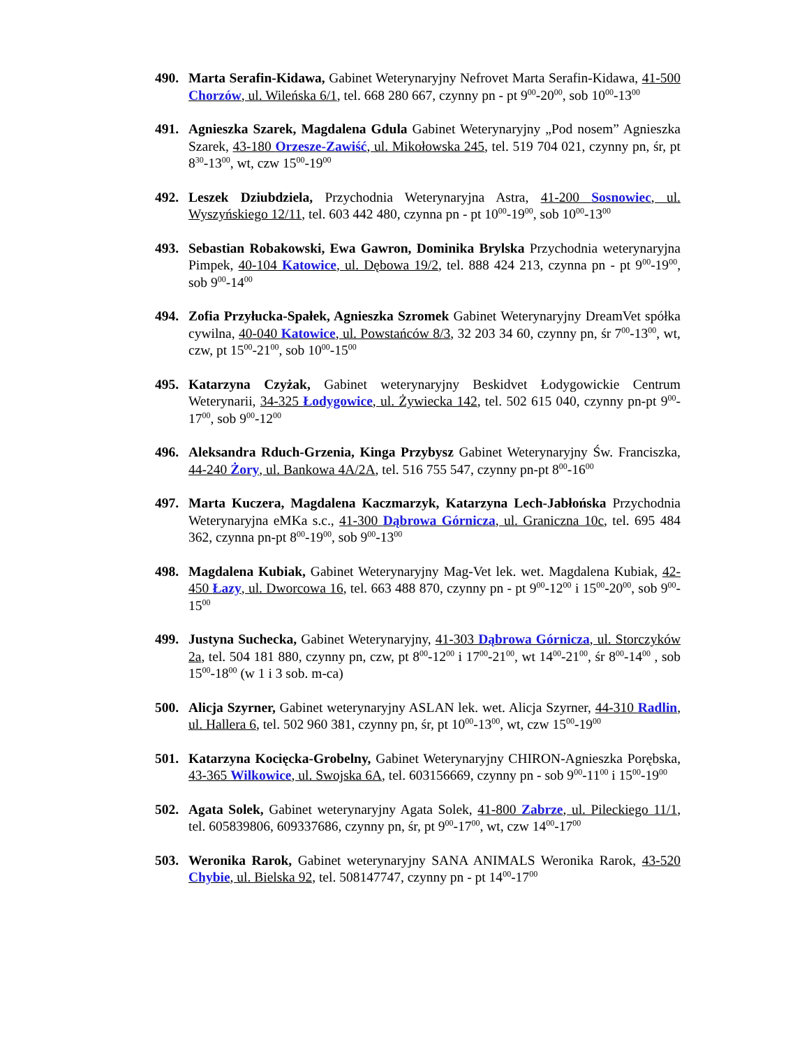490. Marta Serafin-Kidawa, Gabinet Weterynaryjny Nefrovet Marta Serafin-Kidawa, 41-500 Chorzów, ul. Wileńska 6/1, tel. 668 280 667, czynny pn - pt 9<sup>00</sup>-20<sup>00</sup>, sob 10<sup>00</sup>-13<sup>00</sup>
491. Agnieszka Szarek, Magdalena Gdula Gabinet Weterynaryjny „Pod nosem” Agnieszka Szarek, 43-180 Orzesze-Zawiść, ul. Mikołowska 245, tel. 519 704 021, czynny pn, śr, pt 8<sup>30</sup>-13<sup>00</sup>, wt, czw 15<sup>00</sup>-19<sup>00</sup>
492. Leszek Dziubdziela, Przychodnia Weterynaryjna Astra, 41-200 Sosnowiec, ul. Wyszyńskiego 12/11, tel. 603 442 480, czynna pn - pt 10<sup>00</sup>-19<sup>00</sup>, sob 10<sup>00</sup>-13<sup>00</sup>
493. Sebastian Robakowski, Ewa Gawron, Dominika Brylska Przychodnia weterynaryjna Pimpek, 40-104 Katowice, ul. Dębowa 19/2, tel. 888 424 213, czynna pn - pt 9<sup>00</sup>-19<sup>00</sup>, sob 9<sup>00</sup>-14<sup>00</sup>
494. Zofia Przyłucka-Spałek, Agnieszka Szromek Gabinet Weterynaryjny DreamVet spółka cywilna, 40-040 Katowice, ul. Powstańców 8/3, 32 203 34 60, czynny pn, śr 7<sup>00</sup>-13<sup>00</sup>, wt, czw, pt 15<sup>00</sup>-21<sup>00</sup>, sob 10<sup>00</sup>-15<sup>00</sup>
495. Katarzyna Czyżak, Gabinet weterynaryjny Beskidvet Łodygowickie Centrum Weterynarii, 34-325 Łodygowice, ul. Żywiecka 142, tel. 502 615 040, czynny pn-pt 9<sup>00</sup>-17<sup>00</sup>, sob 9<sup>00</sup>-12<sup>00</sup>
496. Aleksandra Rduch-Grzenia, Kinga Przybysz Gabinet Weterynaryjny Św. Franciszka, 44-240 Żory, ul. Bankowa 4A/2A, tel. 516 755 547, czynny pn-pt 8<sup>00</sup>-16<sup>00</sup>
497. Marta Kuczera, Magdalena Kaczmarzyk, Katarzyna Lech-Jabłońska Przychodnia Weterynaryjna eMKa s.c., 41-300 Dąbrowa Górnicza, ul. Graniczna 10c, tel. 695 484 362, czynna pn-pt 8<sup>00</sup>-19<sup>00</sup>, sob 9<sup>00</sup>-13<sup>00</sup>
498. Magdalena Kubiak, Gabinet Weterynaryjny Mag-Vet lek. wet. Magdalena Kubiak, 42-450 Łazy, ul. Dworcowa 16, tel. 663 488 870, czynny pn - pt 9<sup>00</sup>-12<sup>00</sup> i 15<sup>00</sup>-20<sup>00</sup>, sob 9<sup>00</sup>-15<sup>00</sup>
499. Justyna Suchecka, Gabinet Weterynaryjny, 41-303 Dąbrowa Górnicza, ul. Storczyków 2a, tel. 504 181 880, czynny pn, czw, pt 8<sup>00</sup>-12<sup>00</sup> i 17<sup>00</sup>-21<sup>00</sup>, wt 14<sup>00</sup>-21<sup>00</sup>, śr 8<sup>00</sup>-14<sup>00</sup> , sob 15<sup>00</sup>-18<sup>00</sup> (w 1 i 3 sob. m-ca)
500. Alicja Szyrner, Gabinet weterynaryjny ASLAN lek. wet. Alicja Szyrner, 44-310 Radlin, ul. Hallera 6, tel. 502 960 381, czynny pn, śr, pt 10<sup>00</sup>-13<sup>00</sup>, wt, czw 15<sup>00</sup>-19<sup>00</sup>
501. Katarzyna Kocięcka-Grobelny, Gabinet Weterynaryjny CHIRON-Agnieszka Porębska, 43-365 Wilkowice, ul. Swojska 6A, tel. 603156669, czynny pn - sob 9<sup>00</sup>-11<sup>00</sup> i 15<sup>00</sup>-19<sup>00</sup>
502. Agata Solek, Gabinet weterynaryjny Agata Solek, 41-800 Zabrze, ul. Pileckiego 11/1, tel. 605839806, 609337686, czynny pn, śr, pt 9<sup>00</sup>-17<sup>00</sup>, wt, czw 14<sup>00</sup>-17<sup>00</sup>
503. Weronika Rarok, Gabinet weterynaryjny SANA ANIMALS Weronika Rarok, 43-520 Chybie, ul. Bielska 92, tel. 508147747, czynny pn - pt 14<sup>00</sup>-17<sup>00</sup>